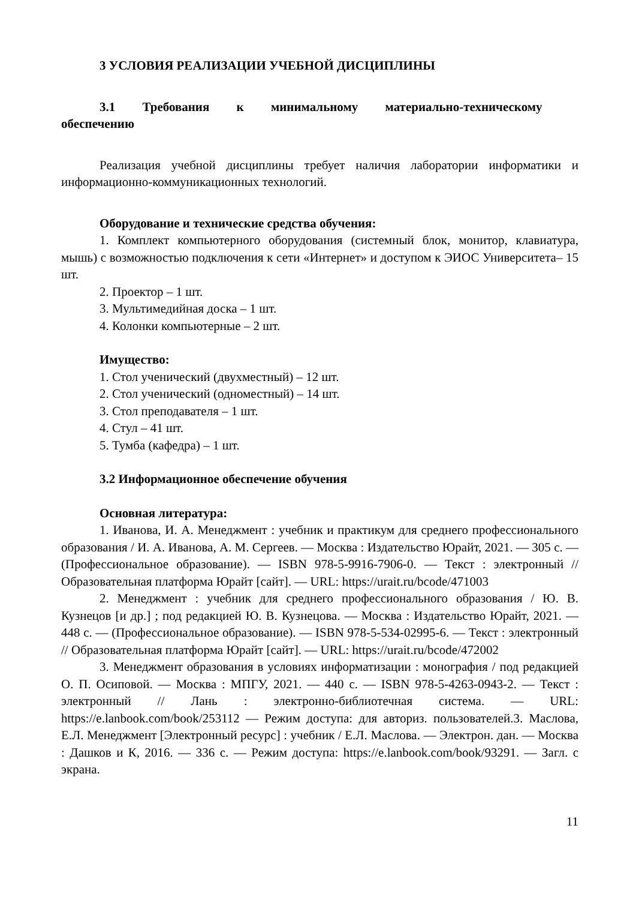3 УСЛОВИЯ РЕАЛИЗАЦИИ УЧЕБНОЙ ДИСЦИПЛИНЫ
3.1 Требования к минимальному материально-техническому
обеспечению
Реализация учебной дисциплины требует наличия лаборатории информатики и информационно-коммуникационных технологий.
Оборудование и технические средства обучения:
1. Комплект компьютерного оборудования (системный блок, монитор, клавиатура, мышь) с возможностью подключения к сети «Интернет» и доступом к ЭИОС Университета– 15 шт.
2. Проектор – 1 шт.
3. Мультимедийная доска – 1 шт.
4. Колонки компьютерные – 2 шт.
Имущество:
1. Стол ученический (двухместный) – 12 шт.
2. Стол ученический (одноместный) – 14 шт.
3. Стол преподавателя – 1 шт.
4. Стул – 41 шт.
5. Тумба (кафедра) – 1 шт.
3.2 Информационное обеспечение обучения
Основная литература:
1. Иванова, И. А. Менеджмент : учебник и практикум для среднего профессионального образования / И. А. Иванова, А. М. Сергеев. — Москва : Издательство Юрайт, 2021. — 305 с. — (Профессиональное образование). — ISBN 978-5-9916-7906-0. — Текст : электронный // Образовательная платформа Юрайт [сайт]. — URL: https://urait.ru/bcode/471003
2. Менеджмент : учебник для среднего профессионального образования / Ю. В. Кузнецов [и др.] ; под редакцией Ю. В. Кузнецова. — Москва : Издательство Юрайт, 2021. — 448 с. — (Профессиональное образование). — ISBN 978-5-534-02995-6. — Текст : электронный // Образовательная платформа Юрайт [сайт]. — URL: https://urait.ru/bcode/472002
3. Менеджмент образования в условиях информатизации : монография / под редакцией О. П. Осиповой. — Москва : МПГУ, 2021. — 440 с. — ISBN 978-5-4263-0943-2. — Текст : электронный // Лань : электронно-библиотечная система. — URL: https://e.lanbook.com/book/253112 — Режим доступа: для авториз. пользователей.3. Маслова, Е.Л. Менеджмент [Электронный ресурс] : учебник / Е.Л. Маслова. — Электрон. дан. — Москва : Дашков и К, 2016. — 336 с. — Режим доступа: https://e.lanbook.com/book/93291. — Загл. с экрана.
11